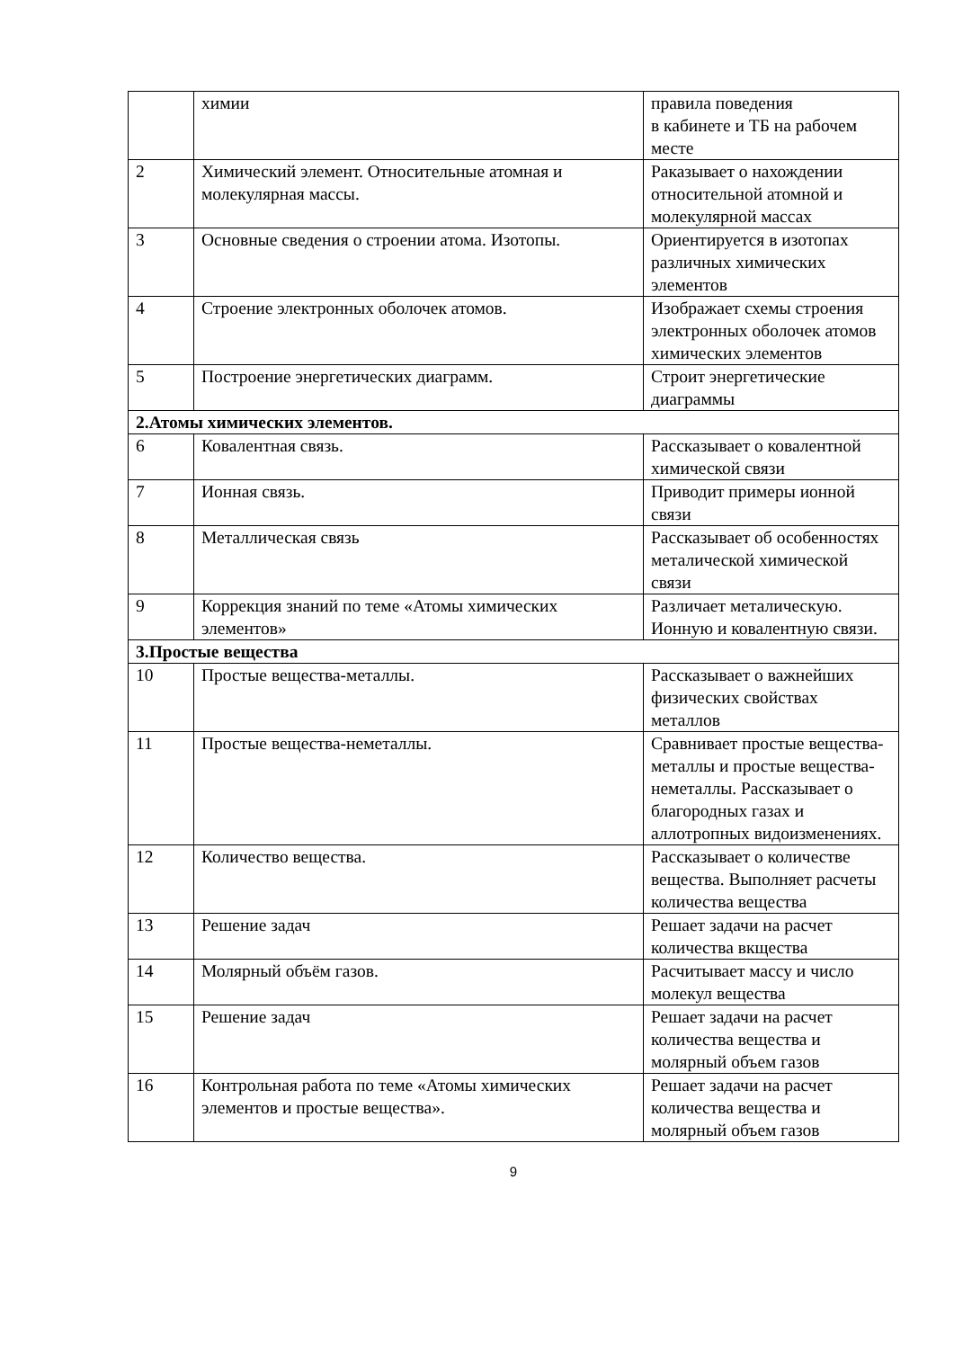| | химии | правила поведения в кабинете и ТБ на рабочем месте |
| 2 | Химический элемент. Относительные атомная и молекулярная массы. | Раказывает о нахождении относительной атомной и молекулярной массах |
| 3 | Основные сведения о строении атома. Изотопы. | Ориентируется в изотопах различных химических элементов |
| 4 | Строение электронных оболочек атомов. | Изображает схемы строения электронных оболочек атомов химических элементов |
| 5 | Построение энергетических диаграмм. | Строит энергетические диаграммы |
| 2.Атомы химических элементов. | | |
| 6 | Ковалентная связь. | Рассказывает о ковалентной химической связи |
| 7 | Ионная связь. | Приводит примеры ионной связи |
| 8 | Металлическая связь | Рассказывает об особенностях металической химической связи |
| 9 | Коррекция знаний по теме «Атомы химических элементов» | Различает металическую. Ионную и ковалентную связи. |
| 3.Простые вещества | | |
| 10 | Простые вещества-металлы. | Рассказывает о важнейших физических свойствах металлов |
| 11 | Простые вещества-неметаллы. | Сравнивает простые вещества-металлы и простые вещества-неметаллы. Рассказывает о благородных газах и аллотропных видоизменениях. |
| 12 | Количество вещества. | Рассказывает о количестве вещества. Выполняет расчеты количества вещества |
| 13 | Решение задач | Решает задачи на расчет количества вкщества |
| 14 | Молярный объём газов. | Расчитывает массу и число молекул вещества |
| 15 | Решение задач | Решает задачи на расчет количества вещества и молярный объем газов |
| 16 | Контрольная работа по теме «Атомы химических элементов и простые вещества». | Решает задачи на расчет количества вещества и молярный объем газов |
9